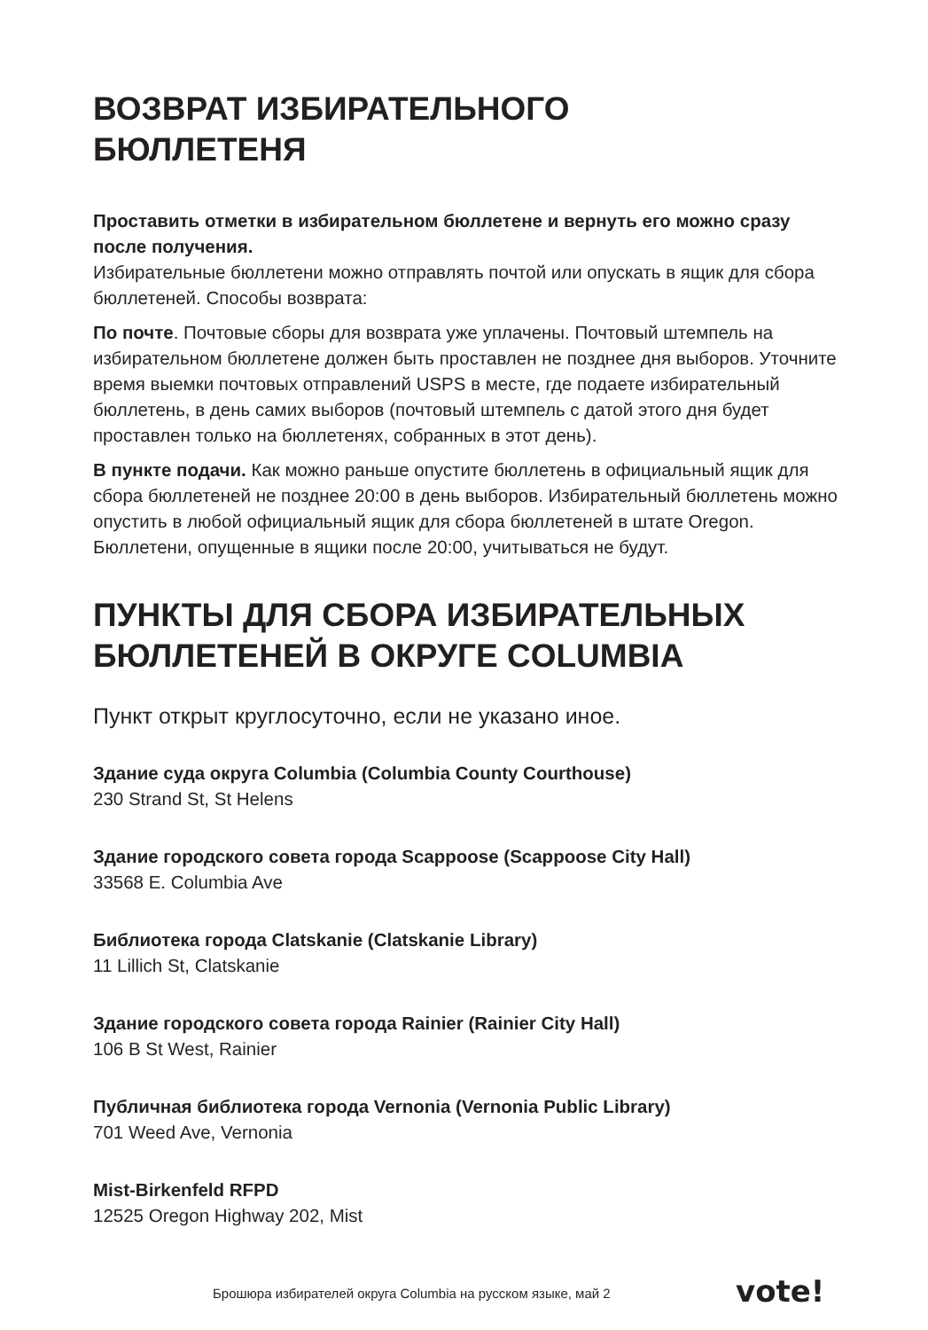ВОЗВРАТ ИЗБИРАТЕЛЬНОГО
БЮЛЛЕТЕНЯ
Проставить отметки в избирательном бюллетене и вернуть его можно сразу после получения.
Избирательные бюллетени можно отправлять почтой или опускать в ящик для сбора бюллетеней. Способы возврата:
По почте. Почтовые сборы для возврата уже уплачены. Почтовый штемпель на избирательном бюллетене должен быть проставлен не позднее дня выборов. Уточните время выемки почтовых отправлений USPS в месте, где подаете избирательный бюллетень, в день самих выборов (почтовый штемпель с датой этого дня будет проставлен только на бюллетенях, собранных в этот день).
В пункте подачи. Как можно раньше опустите бюллетень в официальный ящик для сбора бюллетеней не позднее 20:00 в день выборов. Избирательный бюллетень можно опустить в любой официальный ящик для сбора бюллетеней в штате Oregon. Бюллетени, опущенные в ящики после 20:00, учитываться не будут.
ПУНКТЫ ДЛЯ СБОРА ИЗБИРАТЕЛЬНЫХ
БЮЛЛЕТЕНЕЙ В ОКРУГЕ COLUMBIA
Пункт открыт круглосуточно, если не указано иное.
Здание суда округа Columbia (Columbia County Courthouse)
230 Strand St, St Helens
Здание городского совета города Scappoose (Scappoose City Hall)
33568 E. Columbia Ave
Библиотека города Clatskanie (Clatskanie Library)
11 Lillich St, Clatskanie
Здание городского совета города Rainier (Rainier City Hall)
106 B St West, Rainier
Публичная библиотека города Vernonia (Vernonia Public Library)
701 Weed Ave, Vernonia
Mist-Birkenfeld RFPD
12525 Oregon Highway 202, Mist
Брошюра избирателей округа Columbia на русском языке, май 2
vote!